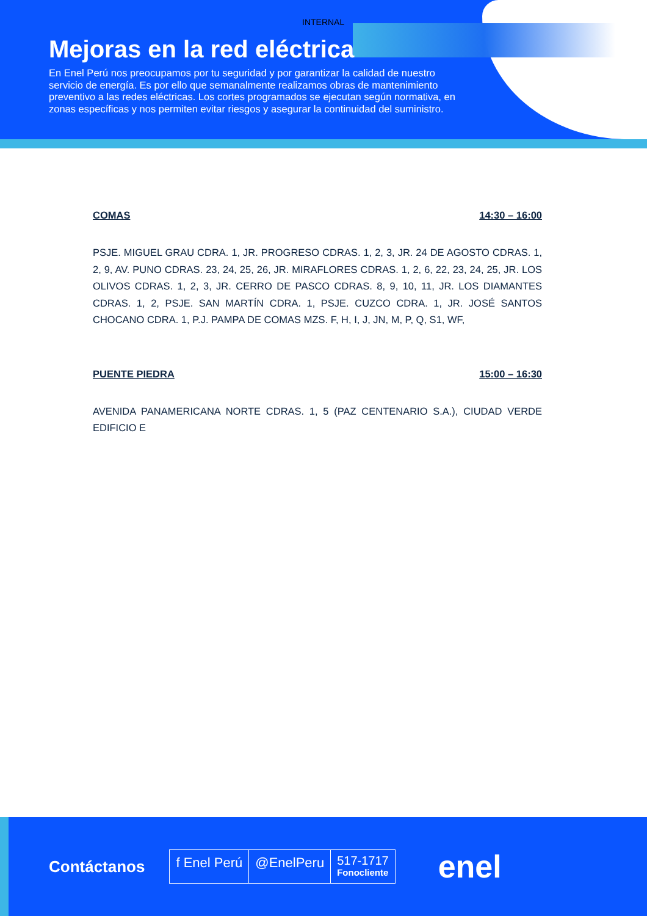INTERNAL
Mejoras en la red eléctrica
En Enel Perú nos preocupamos por tu seguridad y por garantizar la calidad de nuestro servicio de energía. Es por ello que semanalmente realizamos obras de mantenimiento preventivo a las redes eléctricas. Los cortes programados se ejecutan según normativa, en zonas específicas y nos permiten evitar riesgos y asegurar la continuidad del suministro.
COMAS 14:30 – 16:00
PSJE. MIGUEL GRAU CDRA. 1, JR. PROGRESO CDRAS. 1, 2, 3, JR. 24 DE AGOSTO CDRAS. 1, 2, 9, AV. PUNO CDRAS. 23, 24, 25, 26, JR. MIRAFLORES CDRAS. 1, 2, 6, 22, 23, 24, 25, JR. LOS OLIVOS CDRAS. 1, 2, 3, JR. CERRO DE PASCO CDRAS. 8, 9, 10, 11, JR. LOS DIAMANTES CDRAS. 1, 2, PSJE. SAN MARTÍN CDRA. 1, PSJE. CUZCO CDRA. 1, JR. JOSÉ SANTOS CHOCANO CDRA. 1, P.J. PAMPA DE COMAS MZS. F, H, I, J, JN, M, P, Q, S1, WF,
PUENTE PIEDRA 15:00 – 16:30
AVENIDA PANAMERICANA NORTE CDRAS. 1, 5 (PAZ CENTENARIO S.A.), CIUDAD VERDE EDIFICIO E
Contáctanos
f Enel Perú @EnelPeru
517-1717
Fonocliente
enel